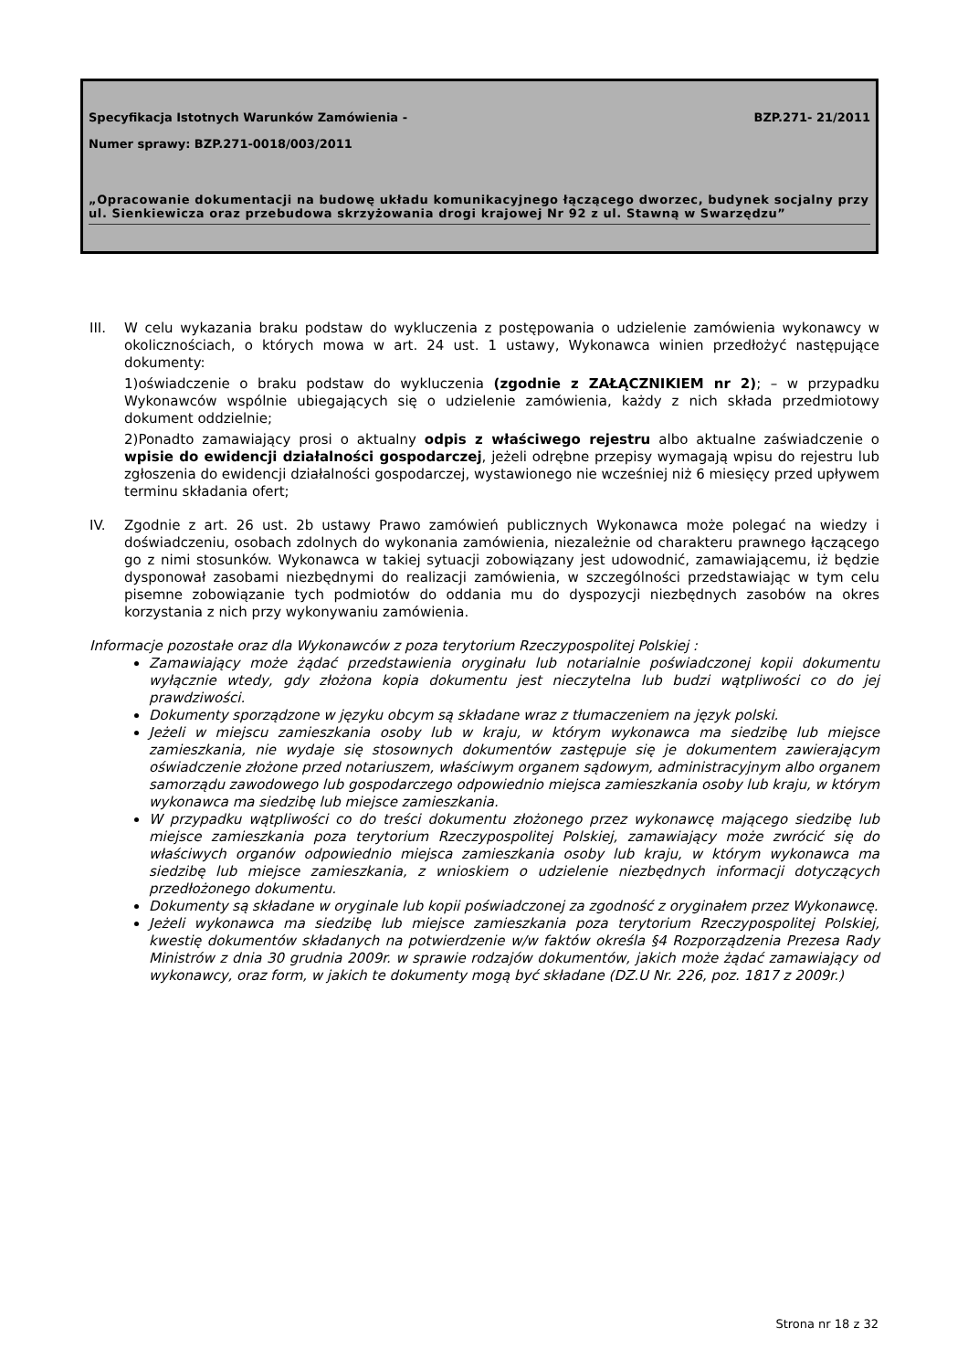Specyfikacja Istotnych Warunków Zamówienia -
BZP.271- 21/2011
Numer sprawy: BZP.271-0018/003/2011
„Opracowanie dokumentacji na budowę układu komunikacyjnego łączącego dworzec, budynek socjalny przy ul. Sienkiewicza oraz przebudowa skrzyżowania drogi krajowej Nr 92 z ul. Stawną w Swarzędzu”
III. W celu wykazania braku podstaw do wykluczenia z postępowania o udzielenie zamówienia wykonawcy w okolicznościach, o których mowa w art. 24 ust. 1 ustawy, Wykonawca winien przedłożyć następujące dokumenty:
1)oświadczenie o braku podstaw do wykluczenia (zgodnie z ZAŁĄCZNIKIEM nr 2); – w przypadku Wykonawców wspólnie ubiegających się o udzielenie zamówienia, każdy z nich składa przedmiotowy dokument oddzielnie;
2)Ponadto zamawiający prosi o aktualny odpis z właściwego rejestru albo aktualne zaświadczenie o wpisie do ewidencji działalności gospodarczej, jeżeli odrębne przepisy wymagają wpisu do rejestru lub zgłoszenia do ewidencji działalności gospodarczej, wystawionego nie wcześniej niż 6 miesięcy przed upływem terminu składania ofert;
IV. Zgodnie z art. 26 ust. 2b ustawy Prawo zamówień publicznych Wykonawca może polegać na wiedzy i doświadczeniu, osobach zdolnych do wykonania zamówienia, niezależnie od charakteru prawnego łączącego go z nimi stosunków. Wykonawca w takiej sytuacji zobowiązany jest udowodnić, zamawiającemu, iż będzie dysponował zasobami niezbędnymi do realizacji zamówienia, w szczególności przedstawiając w tym celu pisemne zobowiązanie tych podmiotów do oddania mu do dyspozycji niezbędnych zasobów na okres korzystania z nich przy wykonywaniu zamówienia.
Informacje pozostałe oraz dla Wykonawców z poza terytorium Rzeczypospolitej Polskiej :
Zamawiający może żądać przedstawienia oryginału lub notarialnie poświadczonej kopii dokumentu wyłącznie wtedy, gdy złożona kopia dokumentu jest nieczytelna lub budzi wątpliwości co do jej prawdziwości.
Dokumenty sporządzone w języku obcym są składane wraz z tłumaczeniem na język polski.
Jeżeli w miejscu zamieszkania osoby lub w kraju, w którym wykonawca ma siedzibę lub miejsce zamieszkania, nie wydaje się stosownych dokumentów zastępuje się je dokumentem zawierającym oświadczenie złożone przed notariuszem, właściwym organem sądowym, administracyjnym albo organem samorządu zawodowego lub gospodarczego odpowiednio miejsca zamieszkania osoby lub kraju, w którym wykonawca ma siedzibę lub miejsce zamieszkania.
W przypadku wątpliwości co do treści dokumentu złożonego przez wykonawcę mającego siedzibę lub miejsce zamieszkania poza terytorium Rzeczypospolitej Polskiej, zamawiający może zwrócić się do właściwych organów odpowiednio miejsca zamieszkania osoby lub kraju, w którym wykonawca ma siedzibę lub miejsce zamieszkania, z wnioskiem o udzielenie niezbędnych informacji dotyczących przedłożonego dokumentu.
Dokumenty są składane w oryginale lub kopii poświadczonej za zgodność z oryginałem przez Wykonawcę.
Jeżeli wykonawca ma siedzibę lub miejsce zamieszkania poza terytorium Rzeczypospolitej Polskiej, kwestię dokumentów składanych na potwierdzenie w/w faktów określa §4 Rozporządzenia Prezesa Rady Ministrów z dnia 30 grudnia 2009r. w sprawie rodzajów dokumentów, jakich może żądać zamawiający od wykonawcy, oraz form, w jakich te dokumenty mogą być składane (DZ.U Nr. 226, poz. 1817 z 2009r.)
Strona nr 18 z 32